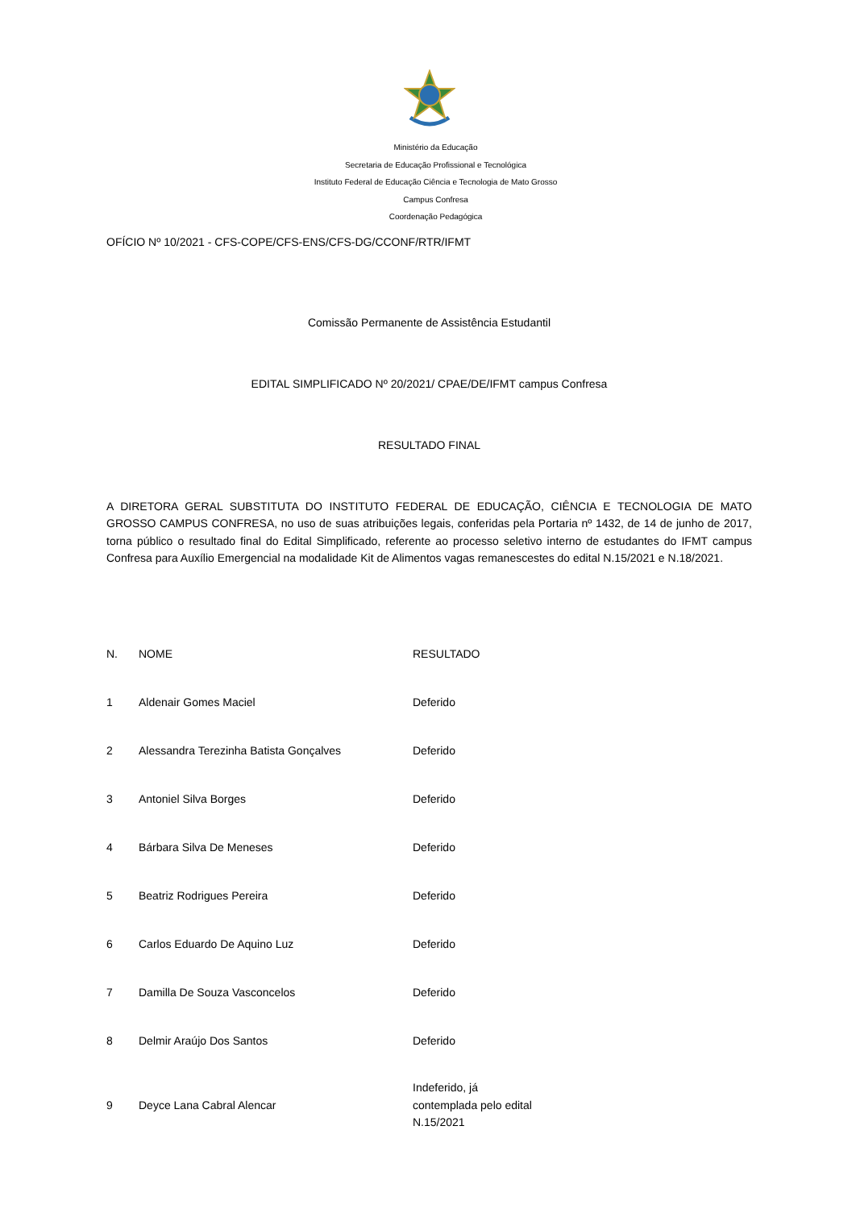Ministério da Educação
Secretaria de Educação Profissional e Tecnológica
Instituto Federal de Educação Ciência e Tecnologia de Mato Grosso
Campus Confresa
Coordenação Pedagógica
OFÍCIO Nº 10/2021 - CFS-COPE/CFS-ENS/CFS-DG/CCONF/RTR/IFMT
Comissão Permanente de Assistência Estudantil
EDITAL SIMPLIFICADO Nº 20/2021/ CPAE/DE/IFMT campus Confresa
RESULTADO FINAL
A DIRETORA GERAL SUBSTITUTA DO INSTITUTO FEDERAL DE EDUCAÇÃO, CIÊNCIA E TECNOLOGIA DE MATO GROSSO CAMPUS CONFRESA, no uso de suas atribuições legais, conferidas pela Portaria nº 1432, de 14 de junho de 2017, torna público o resultado final do Edital Simplificado, referente ao processo seletivo interno de estudantes do IFMT campus Confresa para Auxílio Emergencial na modalidade Kit de Alimentos vagas remanescestes do edital N.15/2021 e N.18/2021.
| N. | NOME | RESULTADO |
| 1 | Aldenair Gomes Maciel | Deferido |
| 2 | Alessandra Terezinha Batista Gonçalves | Deferido |
| 3 | Antoniel Silva Borges | Deferido |
| 4 | Bárbara Silva De Meneses | Deferido |
| 5 | Beatriz Rodrigues Pereira | Deferido |
| 6 | Carlos Eduardo De Aquino Luz | Deferido |
| 7 | Damilla De Souza Vasconcelos | Deferido |
| 8 | Delmir Araújo Dos Santos | Deferido |
| 9 | Deyce Lana Cabral Alencar | Indeferido, já contemplada pelo edital N.15/2021 |